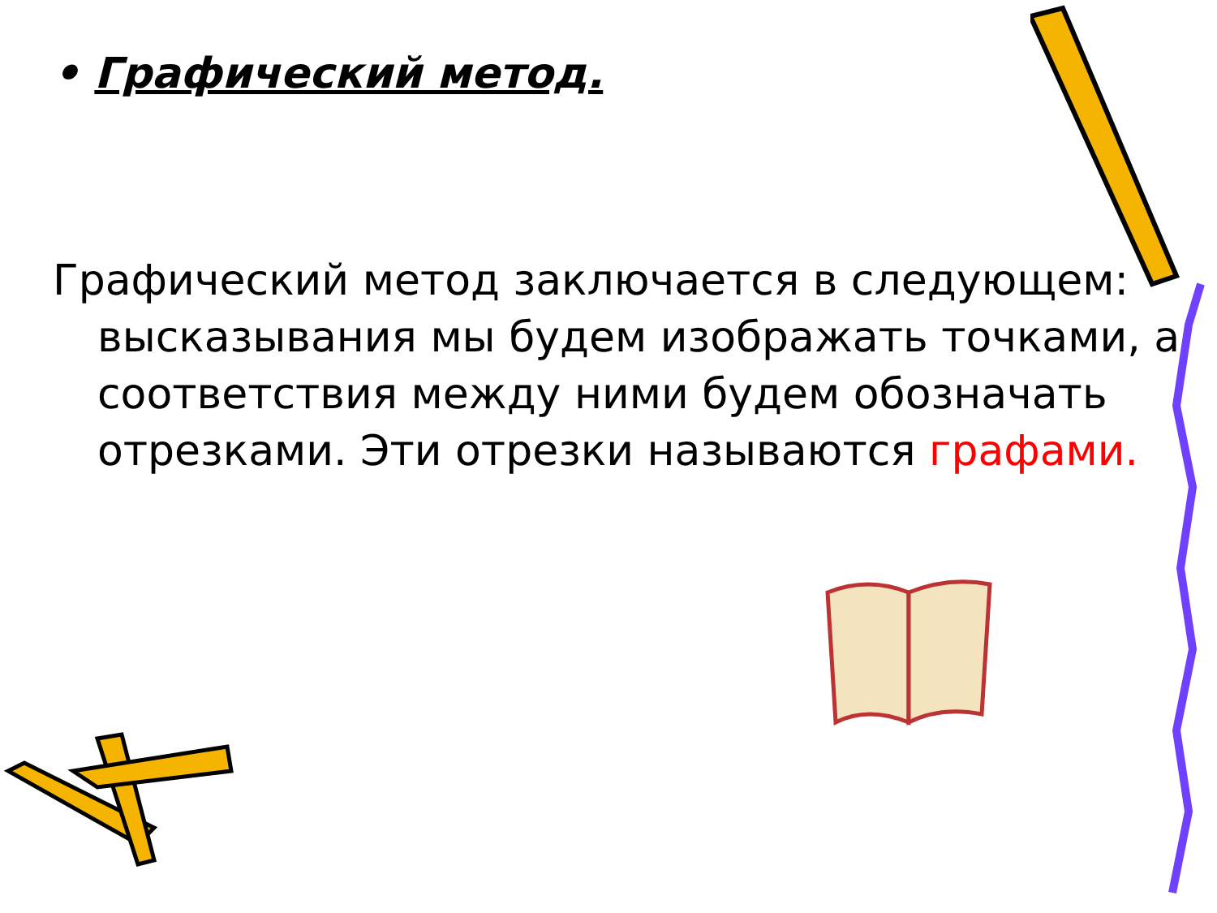• Графический метод.
Графический метод заключается в следующем: высказывания мы будем изображать точками, а соответствия между ними будем обозначать отрезками. Эти отрезки называются графами.